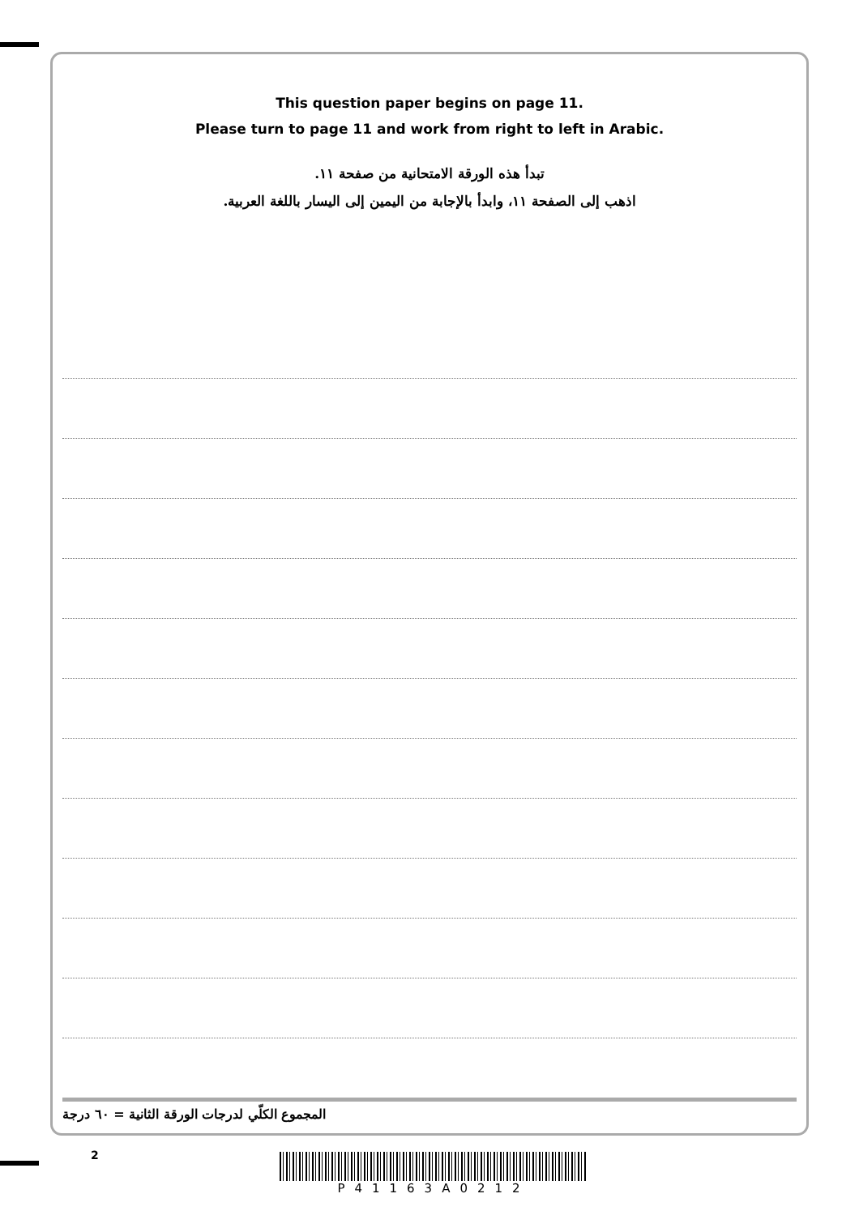This question paper begins on page 11.
Please turn to page 11 and work from right to left in Arabic.
تبدأ هذه الورقة الامتحانية من صفحة ١١.
اذهب إلى الصفحة ١١، وابدأ بالإجابة من اليمين إلى اليسار باللغة العربية.
المجموع الكلّي لدرجات الورقة الثانية = ٦٠ درجة
2 P41163A0212